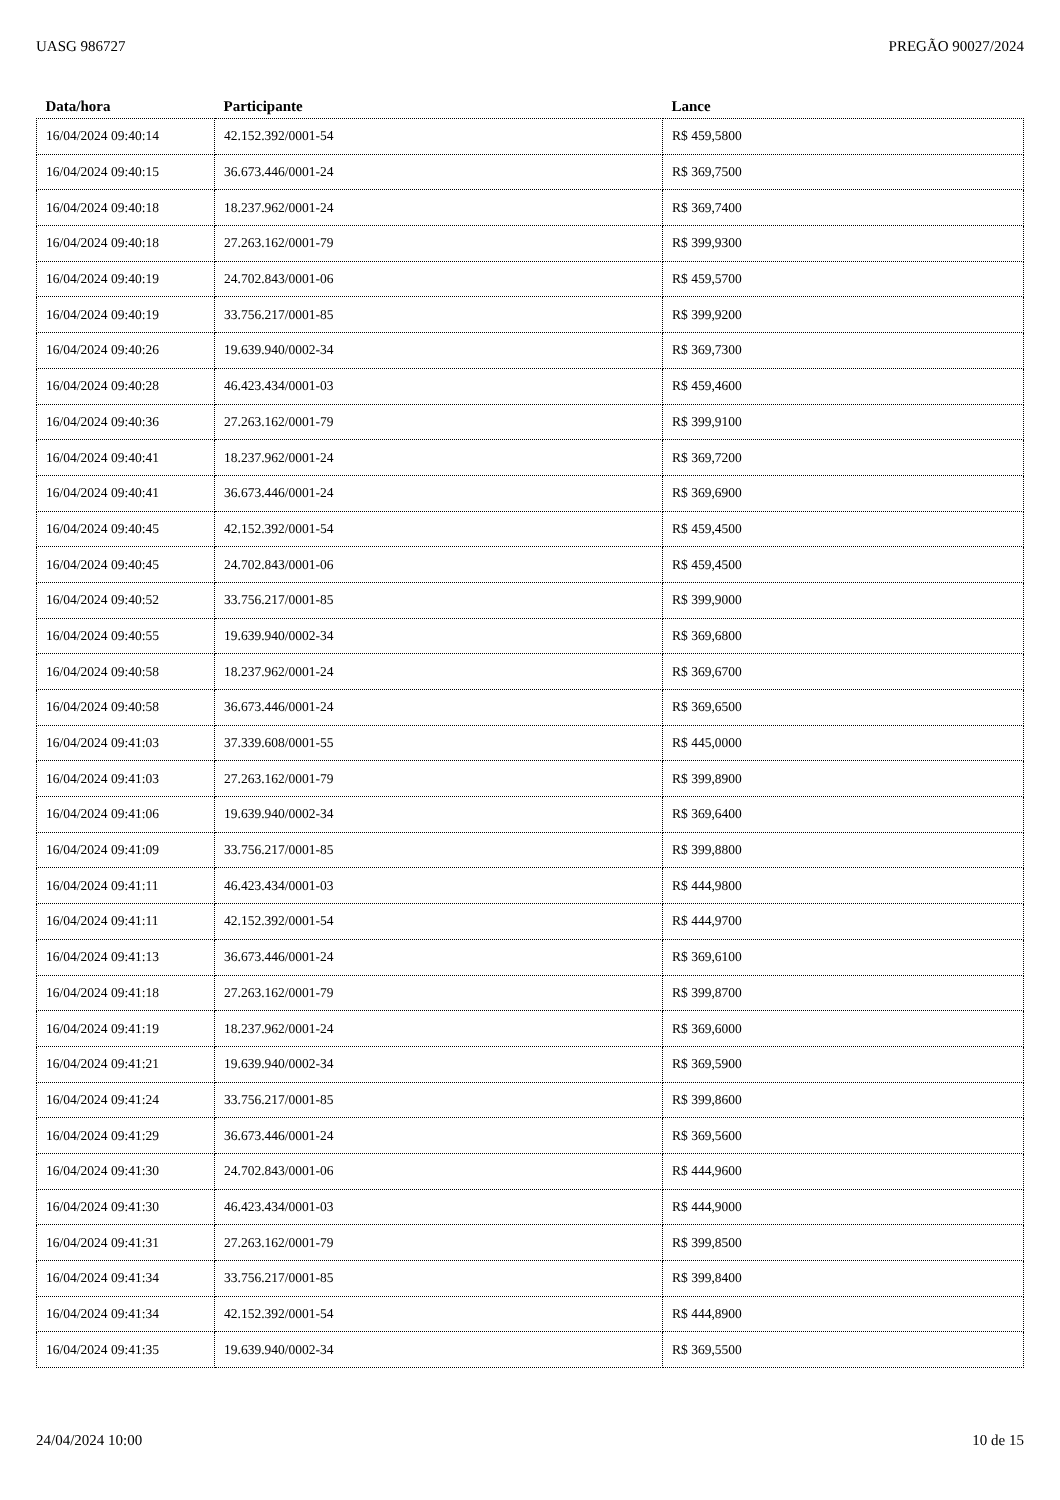UASG 986727 PREGÃO 90027/2024
| Data/hora | Participante | Lance |
| --- | --- | --- |
| 16/04/2024 09:40:14 | 42.152.392/0001-54 | R$ 459,5800 |
| 16/04/2024 09:40:15 | 36.673.446/0001-24 | R$ 369,7500 |
| 16/04/2024 09:40:18 | 18.237.962/0001-24 | R$ 369,7400 |
| 16/04/2024 09:40:18 | 27.263.162/0001-79 | R$ 399,9300 |
| 16/04/2024 09:40:19 | 24.702.843/0001-06 | R$ 459,5700 |
| 16/04/2024 09:40:19 | 33.756.217/0001-85 | R$ 399,9200 |
| 16/04/2024 09:40:26 | 19.639.940/0002-34 | R$ 369,7300 |
| 16/04/2024 09:40:28 | 46.423.434/0001-03 | R$ 459,4600 |
| 16/04/2024 09:40:36 | 27.263.162/0001-79 | R$ 399,9100 |
| 16/04/2024 09:40:41 | 18.237.962/0001-24 | R$ 369,7200 |
| 16/04/2024 09:40:41 | 36.673.446/0001-24 | R$ 369,6900 |
| 16/04/2024 09:40:45 | 42.152.392/0001-54 | R$ 459,4500 |
| 16/04/2024 09:40:45 | 24.702.843/0001-06 | R$ 459,4500 |
| 16/04/2024 09:40:52 | 33.756.217/0001-85 | R$ 399,9000 |
| 16/04/2024 09:40:55 | 19.639.940/0002-34 | R$ 369,6800 |
| 16/04/2024 09:40:58 | 18.237.962/0001-24 | R$ 369,6700 |
| 16/04/2024 09:40:58 | 36.673.446/0001-24 | R$ 369,6500 |
| 16/04/2024 09:41:03 | 37.339.608/0001-55 | R$ 445,0000 |
| 16/04/2024 09:41:03 | 27.263.162/0001-79 | R$ 399,8900 |
| 16/04/2024 09:41:06 | 19.639.940/0002-34 | R$ 369,6400 |
| 16/04/2024 09:41:09 | 33.756.217/0001-85 | R$ 399,8800 |
| 16/04/2024 09:41:11 | 46.423.434/0001-03 | R$ 444,9800 |
| 16/04/2024 09:41:11 | 42.152.392/0001-54 | R$ 444,9700 |
| 16/04/2024 09:41:13 | 36.673.446/0001-24 | R$ 369,6100 |
| 16/04/2024 09:41:18 | 27.263.162/0001-79 | R$ 399,8700 |
| 16/04/2024 09:41:19 | 18.237.962/0001-24 | R$ 369,6000 |
| 16/04/2024 09:41:21 | 19.639.940/0002-34 | R$ 369,5900 |
| 16/04/2024 09:41:24 | 33.756.217/0001-85 | R$ 399,8600 |
| 16/04/2024 09:41:29 | 36.673.446/0001-24 | R$ 369,5600 |
| 16/04/2024 09:41:30 | 24.702.843/0001-06 | R$ 444,9600 |
| 16/04/2024 09:41:30 | 46.423.434/0001-03 | R$ 444,9000 |
| 16/04/2024 09:41:31 | 27.263.162/0001-79 | R$ 399,8500 |
| 16/04/2024 09:41:34 | 33.756.217/0001-85 | R$ 399,8400 |
| 16/04/2024 09:41:34 | 42.152.392/0001-54 | R$ 444,8900 |
| 16/04/2024 09:41:35 | 19.639.940/0002-34 | R$ 369,5500 |
24/04/2024 10:00 10 de 15